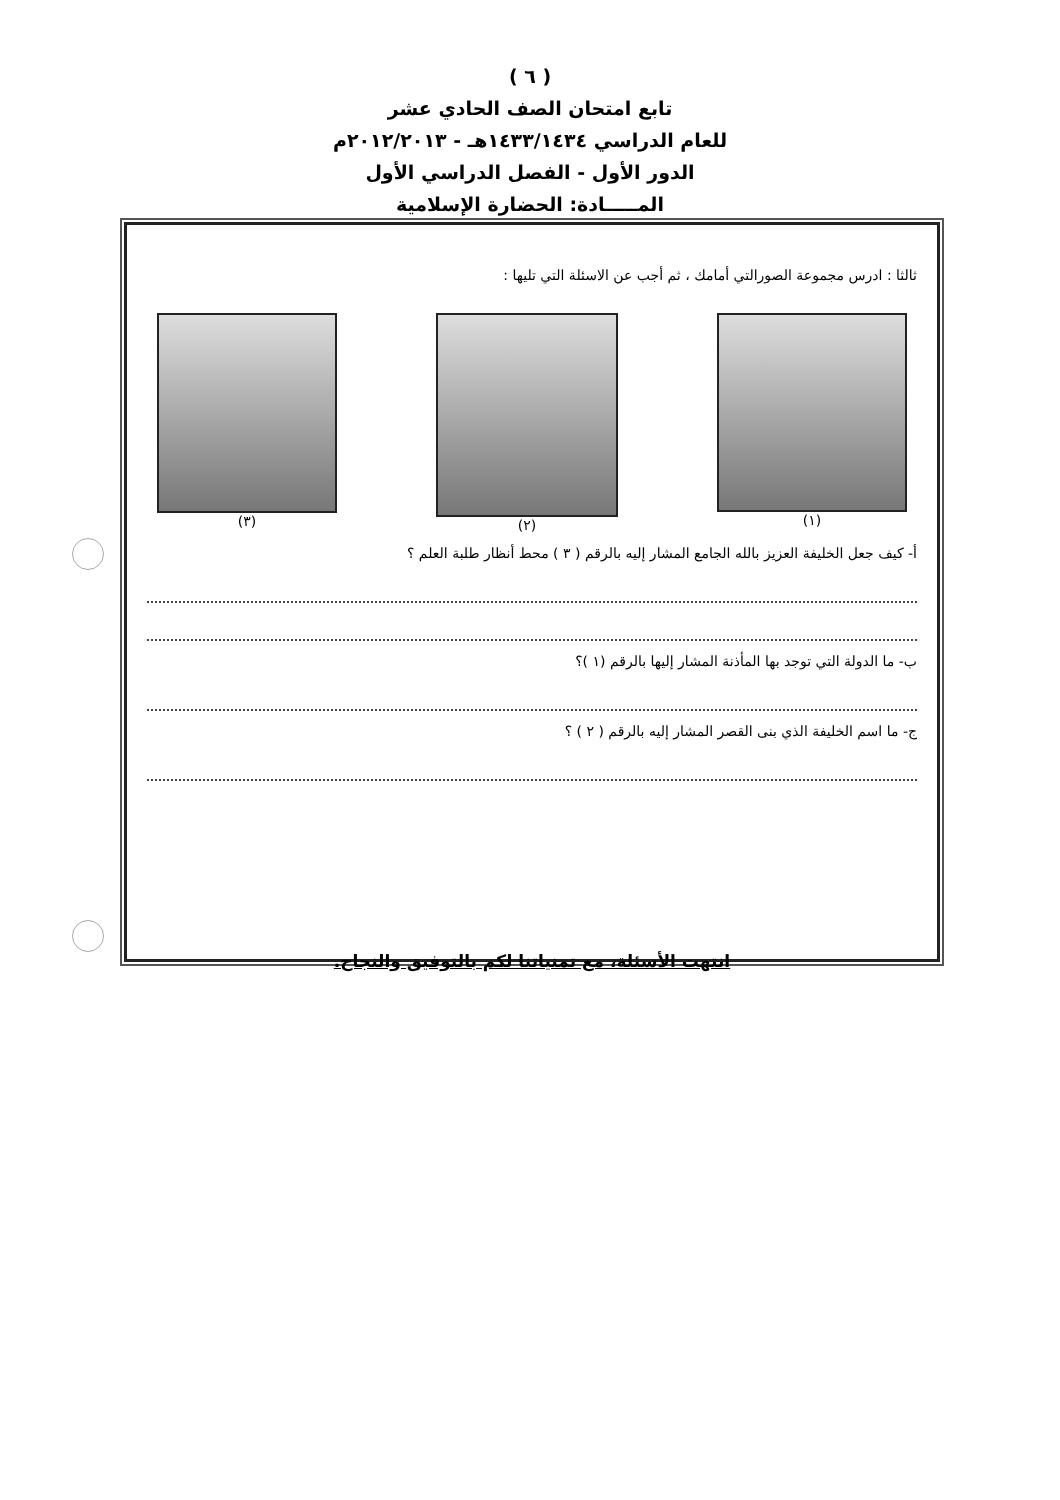( ٦ )
تابع امتحان الصف الحادي عشر
للعام الدراسي ١٤٣٣/١٤٣٤هـ - ٢٠١٢/٢٠١٣م
الدور الأول - الفصل الدراسي الأول
المـــــادة: الحضارة الإسلامية
ثالثا : ادرس مجموعة الصورالتي أمامك ، ثم أجب عن الاسئلة التي تليها :
(١) (٢) (٣)
أ- كيف جعل الخليفة العزيز بالله الجامع المشار إليه بالرقم ( ٣ ) محط أنظار طلبة العلم ؟
ب- ما الدولة التي توجد بها المأذنة المشار إليها بالرقم (١ )؟
ج- ما اسم الخليفة الذي بنى القصر المشار إليه بالرقم ( ٢ ) ؟
انتهت الأسئلة، مع تمنياتنا لكم بالتوفيق والنجاح.